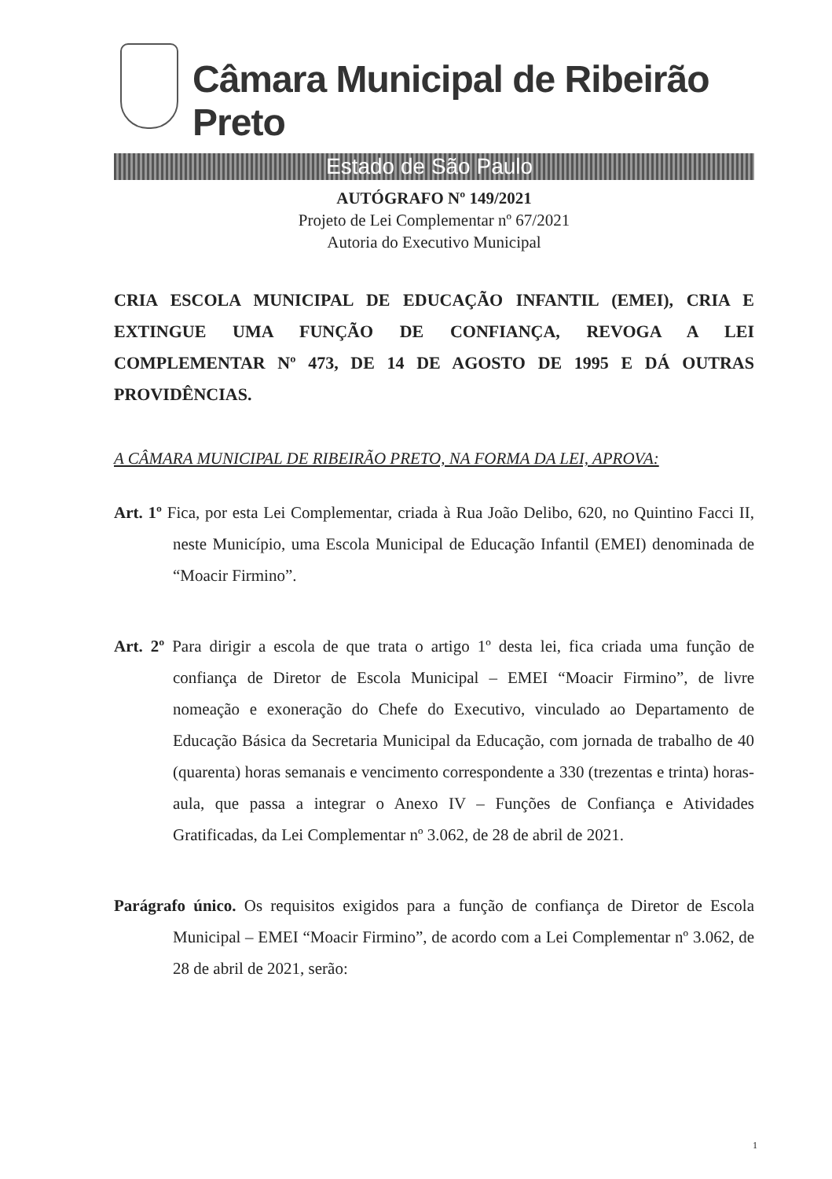Câmara Municipal de Ribeirão Preto
Estado de São Paulo
AUTÓGRAFO Nº 149/2021
Projeto de Lei Complementar nº 67/2021
Autoria do Executivo Municipal
CRIA ESCOLA MUNICIPAL DE EDUCAÇÃO INFANTIL (EMEI), CRIA E EXTINGUE UMA FUNÇÃO DE CONFIANÇA, REVOGA A LEI COMPLEMENTAR Nº 473, DE 14 DE AGOSTO DE 1995 E DÁ OUTRAS PROVIDÊNCIAS.
A CÂMARA MUNICIPAL DE RIBEIRÃO PRETO, NA FORMA DA LEI, APROVA:
Art. 1º Fica, por esta Lei Complementar, criada à Rua João Delibo, 620, no Quintino Facci II, neste Município, uma Escola Municipal de Educação Infantil (EMEI) denominada de “Moacir Firmino”.
Art. 2º Para dirigir a escola de que trata o artigo 1º desta lei, fica criada uma função de confiança de Diretor de Escola Municipal – EMEI “Moacir Firmino”, de livre nomeação e exoneração do Chefe do Executivo, vinculado ao Departamento de Educação Básica da Secretaria Municipal da Educação, com jornada de trabalho de 40 (quarenta) horas semanais e vencimento correspondente a 330 (trezentas e trinta) horas-aula, que passa a integrar o Anexo IV – Funções de Confiança e Atividades Gratificadas, da Lei Complementar nº 3.062, de 28 de abril de 2021.
Parágrafo único. Os requisitos exigidos para a função de confiança de Diretor de Escola Municipal – EMEI “Moacir Firmino”, de acordo com a Lei Complementar nº 3.062, de 28 de abril de 2021, serão:
1